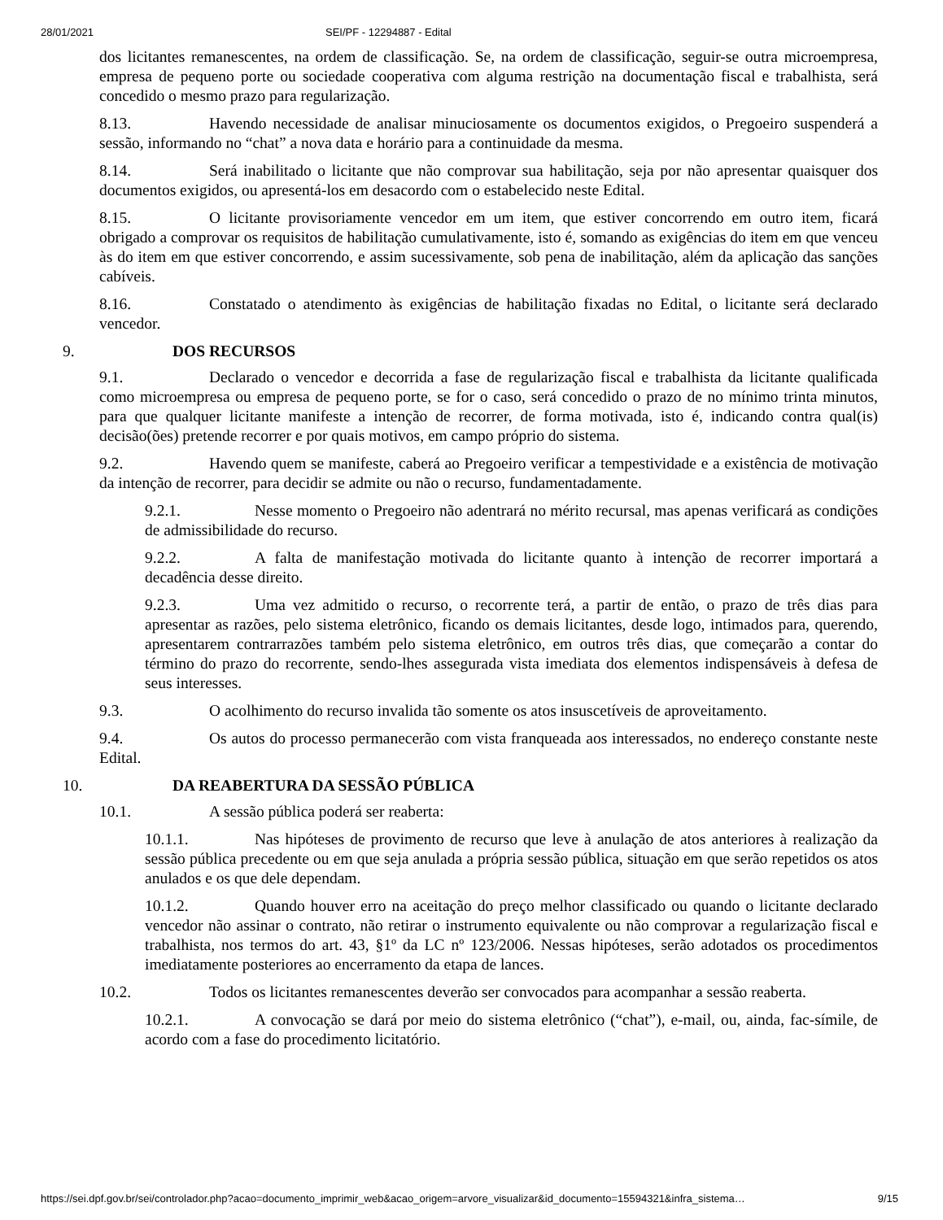28/01/2021 SEI/PF - 12294887 - Edital
dos licitantes remanescentes, na ordem de classificação. Se, na ordem de classificação, seguir-se outra microempresa, empresa de pequeno porte ou sociedade cooperativa com alguma restrição na documentação fiscal e trabalhista, será concedido o mesmo prazo para regularização.
8.13. Havendo necessidade de analisar minuciosamente os documentos exigidos, o Pregoeiro suspenderá a sessão, informando no “chat” a nova data e horário para a continuidade da mesma.
8.14. Será inabilitado o licitante que não comprovar sua habilitação, seja por não apresentar quaisquer dos documentos exigidos, ou apresentá-los em desacordo com o estabelecido neste Edital.
8.15. O licitante provisoriamente vencedor em um item, que estiver concorrendo em outro item, ficará obrigado a comprovar os requisitos de habilitação cumulativamente, isto é, somando as exigências do item em que venceu às do item em que estiver concorrendo, e assim sucessivamente, sob pena de inabilitação, além da aplicação das sanções cabíveis.
8.16. Constatado o atendimento às exigências de habilitação fixadas no Edital, o licitante será declarado vencedor.
9. DOS RECURSOS
9.1. Declarado o vencedor e decorrida a fase de regularização fiscal e trabalhista da licitante qualificada como microempresa ou empresa de pequeno porte, se for o caso, será concedido o prazo de no mínimo trinta minutos, para que qualquer licitante manifeste a intenção de recorrer, de forma motivada, isto é, indicando contra qual(is) decisão(ões) pretende recorrer e por quais motivos, em campo próprio do sistema.
9.2. Havendo quem se manifeste, caberá ao Pregoeiro verificar a tempestividade e a existência de motivação da intenção de recorrer, para decidir se admite ou não o recurso, fundamentadamente.
9.2.1. Nesse momento o Pregoeiro não adentrará no mérito recursal, mas apenas verificará as condições de admissibilidade do recurso.
9.2.2. A falta de manifestação motivada do licitante quanto à intenção de recorrer importará a decadência desse direito.
9.2.3. Uma vez admitido o recurso, o recorrente terá, a partir de então, o prazo de três dias para apresentar as razões, pelo sistema eletrônico, ficando os demais licitantes, desde logo, intimados para, querendo, apresentarem contrarrazões também pelo sistema eletrônico, em outros três dias, que começarão a contar do término do prazo do recorrente, sendo-lhes assegurada vista imediata dos elementos indispensáveis à defesa de seus interesses.
9.3. O acolhimento do recurso invalida tão somente os atos insuscetíveis de aproveitamento.
9.4. Os autos do processo permanecerão com vista franqueada aos interessados, no endereço constante neste Edital.
10. DA REABERTURA DA SESSÃO PÚBLICA
10.1. A sessão pública poderá ser reaberta:
10.1.1. Nas hipóteses de provimento de recurso que leve à anulação de atos anteriores à realização da sessão pública precedente ou em que seja anulada a própria sessão pública, situação em que serão repetidos os atos anulados e os que dele dependam.
10.1.2. Quando houver erro na aceitação do preço melhor classificado ou quando o licitante declarado vencedor não assinar o contrato, não retirar o instrumento equivalente ou não comprovar a regularização fiscal e trabalhista, nos termos do art. 43, §1º da LC nº 123/2006. Nessas hipóteses, serão adotados os procedimentos imediatamente posteriores ao encerramento da etapa de lances.
10.2. Todos os licitantes remanescentes deverão ser convocados para acompanhar a sessão reaberta.
10.2.1. A convocação se dará por meio do sistema eletrônico (“chat”), e-mail, ou, ainda, fac-símile, de acordo com a fase do procedimento licitatório.
https://sei.dpf.gov.br/sei/controlador.php?acao=documento_imprimir_web&acao_origem=arvore_visualizar&id_documento=15594321&infra_sistema… 9/15